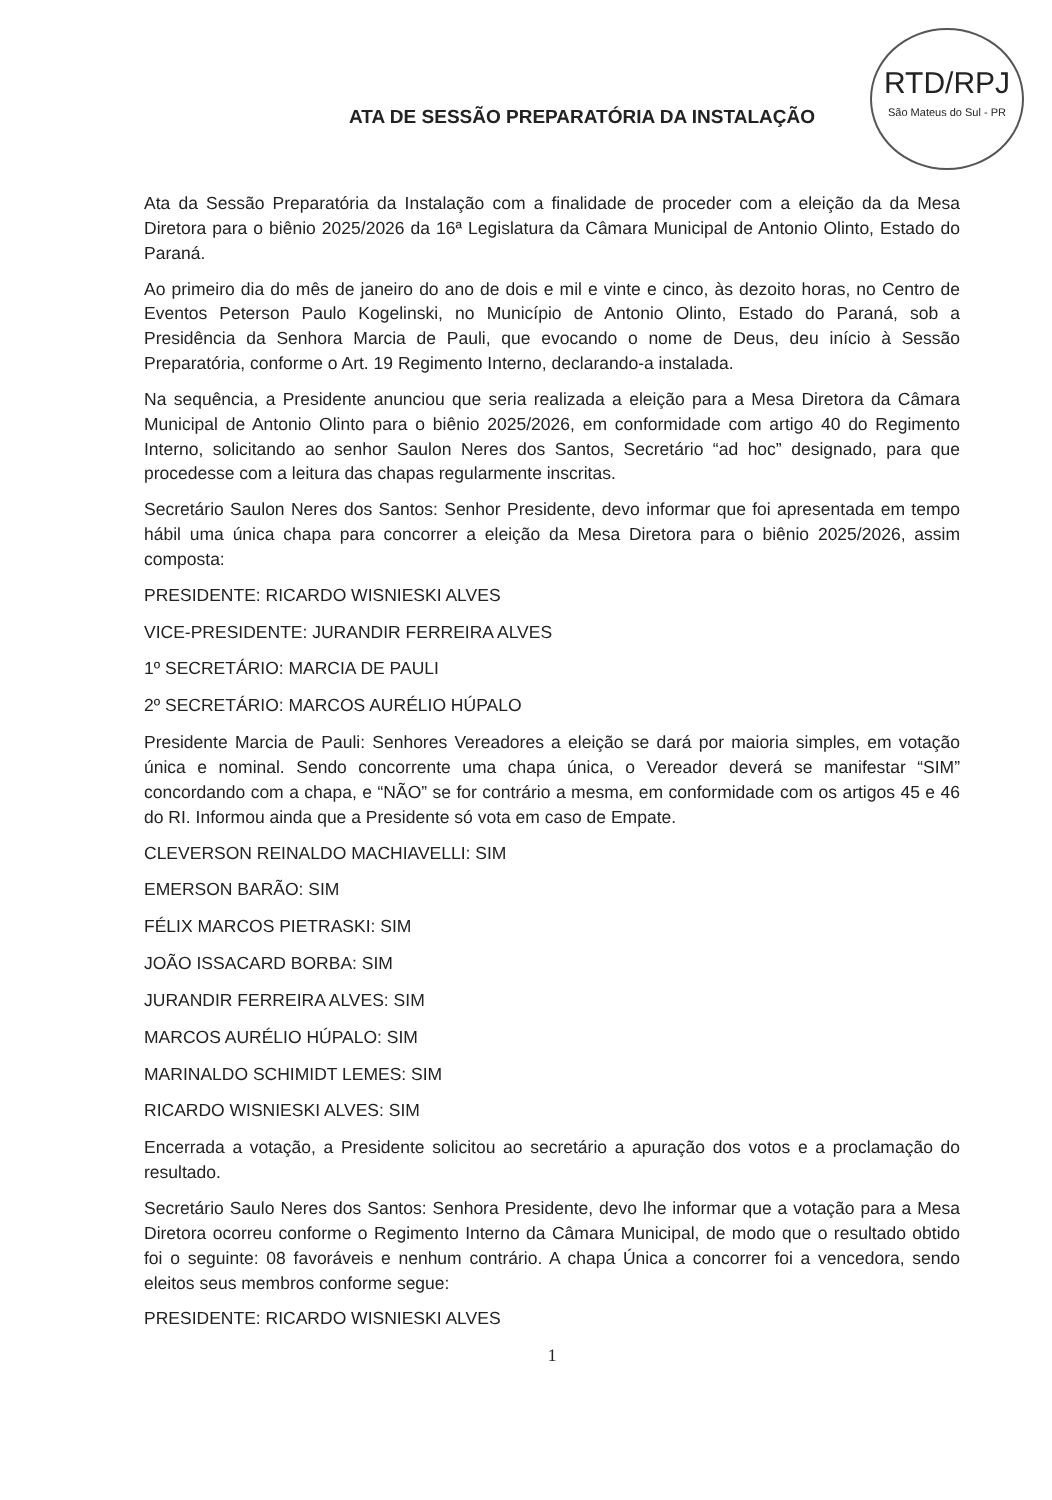RTD/RPJ
São Mateus do Sul - PR
ATA DE SESSÃO PREPARATÓRIA DA INSTALAÇÃO
Ata da Sessão Preparatória da Instalação com a finalidade de proceder com a eleição da da Mesa Diretora para o biênio 2025/2026 da 16ª Legislatura da Câmara Municipal de Antonio Olinto, Estado do Paraná.
Ao primeiro dia do mês de janeiro do ano de dois e mil e vinte e cinco, às dezoito horas, no Centro de Eventos Peterson Paulo Kogelinski, no Município de Antonio Olinto, Estado do Paraná, sob a Presidência da Senhora Marcia de Pauli, que evocando o nome de Deus, deu início à Sessão Preparatória, conforme o Art. 19 Regimento Interno, declarando-a instalada.
Na sequência, a Presidente anunciou que seria realizada a eleição para a Mesa Diretora da Câmara Municipal de Antonio Olinto para o biênio 2025/2026, em conformidade com artigo 40 do Regimento Interno, solicitando ao senhor Saulon Neres dos Santos, Secretário “ad hoc” designado, para que procedesse com a leitura das chapas regularmente inscritas.
Secretário Saulon Neres dos Santos: Senhor Presidente, devo informar que foi apresentada em tempo hábil uma única chapa para concorrer a eleição da Mesa Diretora para o biênio 2025/2026, assim composta:
PRESIDENTE: RICARDO WISNIESKI ALVES
VICE-PRESIDENTE: JURANDIR FERREIRA ALVES
1º SECRETÁRIO: MARCIA DE PAULI
2º SECRETÁRIO: MARCOS AURÉLIO HÚPALO
Presidente Marcia de Pauli: Senhores Vereadores a eleição se dará por maioria simples, em votação única e nominal. Sendo concorrente uma chapa única, o Vereador deverá se manifestar “SIM” concordando com a chapa, e “NÃO” se for contrário a mesma, em conformidade com os artigos 45 e 46 do RI. Informou ainda que a Presidente só vota em caso de Empate.
CLEVERSON REINALDO MACHIAVELLI: SIM
EMERSON BARÃO: SIM
FÉLIX MARCOS PIETRASKI: SIM
JOÃO ISSACARD BORBA: SIM
JURANDIR FERREIRA ALVES: SIM
MARCOS AURÉLIO HÚPALO: SIM
MARINALDO SCHIMIDT LEMES: SIM
RICARDO WISNIESKI ALVES: SIM
Encerrada a votação, a Presidente solicitou ao secretário a apuração dos votos e a proclamação do resultado.
Secretário Saulo Neres dos Santos: Senhora Presidente, devo lhe informar que a votação para a Mesa Diretora ocorreu conforme o Regimento Interno da Câmara Municipal, de modo que o resultado obtido foi o seguinte: 08 favoráveis e nenhum contrário. A chapa Única a concorrer foi a vencedora, sendo eleitos seus membros conforme segue:
PRESIDENTE: RICARDO WISNIESKI ALVES
1